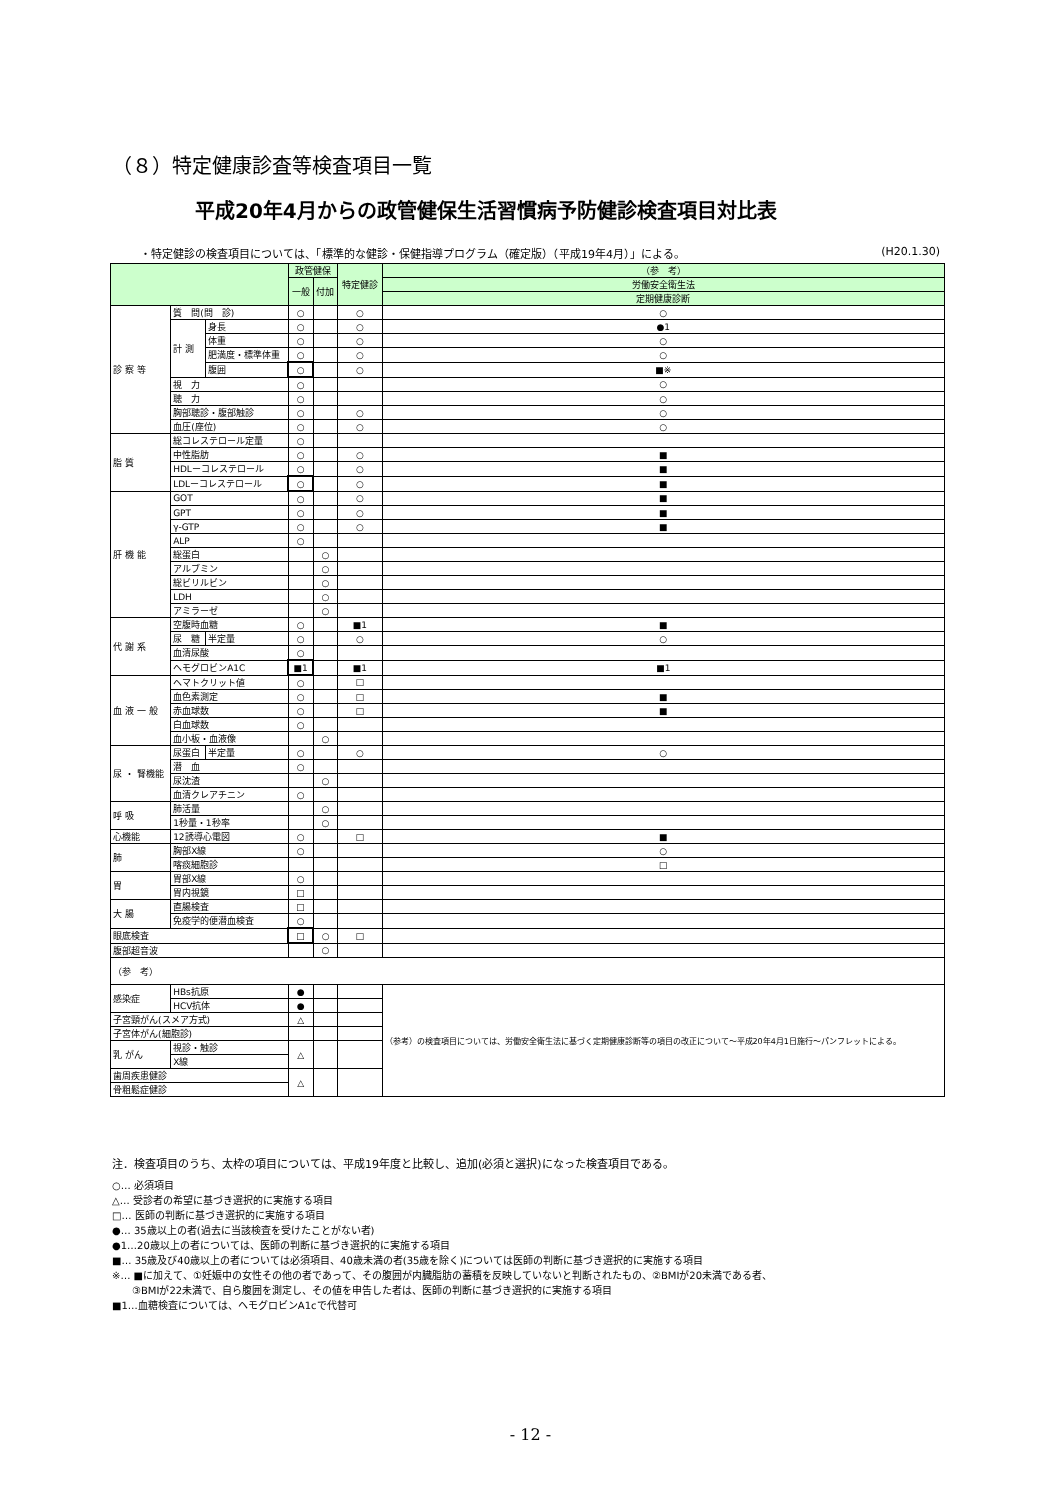（８）特定健康診査等検査項目一覧
平成20年4月からの政管健保生活習慣病予防健診検査項目対比表
・特定健診の検査項目については、「標準的な健診・保健指導プログラム（確定版）（平成19年4月）」による。 (H20.1.30)
| | | | 政管健保 | | 特定健診 | （参 考） |
| --- | --- | --- | --- | --- | --- | --- |
| | | | 一般 | 付加 | | 労働安全衛生法 |
| | | | | | | 定期健康診断 |
| 診 察 等 | 質 問(問 診) | | ○ | | ○ | ○ |
| | 計 測 | 身長 | ○ | | ○ | ●1 |
| | | 体重 | ○ | | ○ | ○ |
| | | 肥満度・標準体重 | ○ | | ○ | ○ |
| | | 腹囲 | ○ | | ○ | ■※ |
| | 視 力 | | ○ | | | ○ |
| | 聴 力 | | ○ | | | ○ |
| | 胸部聴診・腹部触診 | | ○ | | ○ | ○ |
| | 血圧(座位) | | ○ | | ○ | ○ |
| 脂 質 | 総コレステロール定量 | | ○ | | | |
| | 中性脂肪 | | ○ | | ○ | ■ |
| | HDLーコレステロール | | ○ | | ○ | ■ |
| | LDLーコレステロール | | ○ | | ○ | ■ |
| 肝 機 能 | GOT | | ○ | | ○ | ■ |
| | GPT | | ○ | | ○ | ■ |
| | γ-GTP | | ○ | | ○ | ■ |
| | ALP | | ○ | | | |
| | 総蛋白 | | | ○ | | |
| | アルブミン | | | ○ | | |
| | 総ビリルビン | | | ○ | | |
| | LDH | | | ○ | | |
| | アミラーゼ | | | ○ | | |
| 代 謝 系 | 空腹時血糖 | | ○ | | ■1 | ■ |
| | 尿 糖 | 半定量 | ○ | | ○ | ○ |
| | 血清尿酸 | | ○ | | | |
| | ヘモグロビンA1C | | ■1 | | ■1 | ■1 |
| 血 液 一 般 | ヘマトクリット値 | | ○ | | □ | |
| | 血色素測定 | | ○ | | □ | ■ |
| | 赤血球数 | | ○ | | □ | ■ |
| | 白血球数 | | ○ | | | |
| | 血小板・血液像 | | | ○ | | |
| 尿 ・ 腎機能 | 尿蛋白 | 半定量 | ○ | | ○ | ○ |
| | 潜 血 | | ○ | | | |
| | 尿沈渣 | | | ○ | | |
| | 血清クレアチニン | | ○ | | | |
| 呼 吸 | 肺活量 | | | ○ | | |
| | 1秒量・1秒率 | | | ○ | | |
| 心機能 | 12誘導心電図 | | ○ | | □ | ■ |
| 肺 | 胸部X線 | | ○ | | | ○ |
| | 喀痰細胞診 | | | | | □ |
| 胃 | 胃部X線 | | ○ | | | |
| | 胃内視鏡 | | □ | | | |
| 大 腸 | 直腸検査 | | □ | | | |
| | 免疫学的便潜血検査 | | ○ | | | |
| 眼底検査 | | | □ | ○ | □ | |
| 腹部超音波 | | | | ○ | | |
| （参 考） | | | | | | |
| 感染症 | HBs抗原 | | ● | | | （参考）の検査項目については、労働安全衛生法に基づく定期健康診断等の項目の改正について～平成20年4月1日施行～パンフレットによる。 |
| | HCV抗体 | | ● | | | |
| 子宮頸がん(スメア方式) | | | △ | | | |
| 子宮体がん(細胞診) | | | | | | |
| 乳 がん | 視診・触診 | | △ | | | |
| | X線 | | | | | |
| 歯周疾患健診 | | | △ | | | |
| 骨粗鬆症健診 | | | | | | |
注．検査項目のうち、太枠の項目については、平成19年度と比較し、追加(必須と選択)になった検査項目である。
○… 必須項目
△… 受診者の希望に基づき選択的に実施する項目
□… 医師の判断に基づき選択的に実施する項目
●… 35歳以上の者(過去に当該検査を受けたことがない者)
●1…20歳以上の者については、医師の判断に基づき選択的に実施する項目
■… 35歳及び40歳以上の者については必須項目、40歳未満の者(35歳を除く)については医師の判断に基づき選択的に実施する項目
※… ■に加えて、①妊娠中の女性その他の者であって、その腹囲が内臓脂肪の蓄積を反映していないと判断されたもの、②BMIが20未満である者、
　　③BMIが22未満で、自ら腹囲を測定し、その値を申告した者は、医師の判断に基づき選択的に実施する項目
■1…血糖検査については、ヘモグロビンA1cで代替可
- 12 -